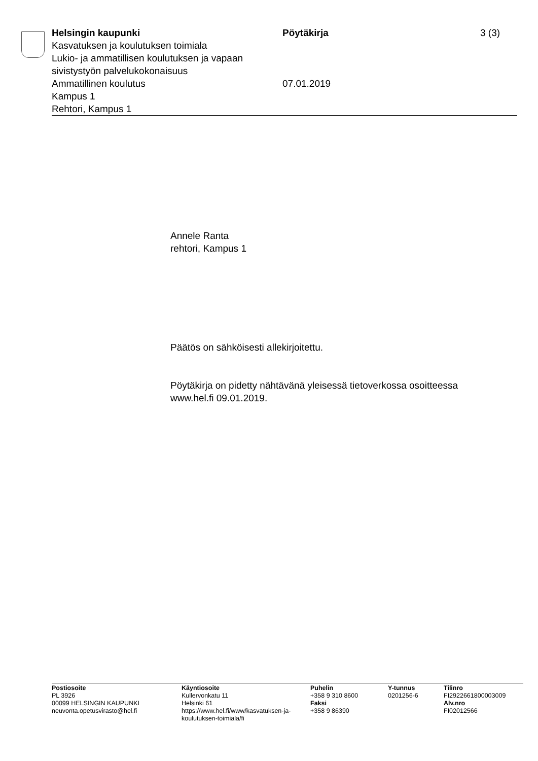Helsingin kaupunki
Kasvatuksen ja koulutuksen toimiala
Lukio- ja ammatillisen koulutuksen ja vapaan sivistystyön palvelukokonaisuus
Ammatillinen koulutus
Kampus 1
Rehtori, Kampus 1
Pöytäkirja
07.01.2019
3 (3)
Annele Ranta
rehtori, Kampus 1
Päätös on sähköisesti allekirjoitettu.
Pöytäkirja on pidetty nähtävänä yleisessä tietoverkossa osoitteessa
www.hel.fi 09.01.2019.
Postiosoite
PL 3926
00099 HELSINGIN KAUPUNKI
neuvonta.opetusvirasto@hel.fi
Käyntiosoite
Kullervonkatu 11
Helsinki 61
https://www.hel.fi/www/kasvatuksen-ja-koulutuksen-toimiala/fi
Puhelin
+358 9 310 8600
Faksi
+358 9 86390
Y-tunnus
0201256-6
Tilinro
FI2922661800003009
Alv.nro
FI02012566